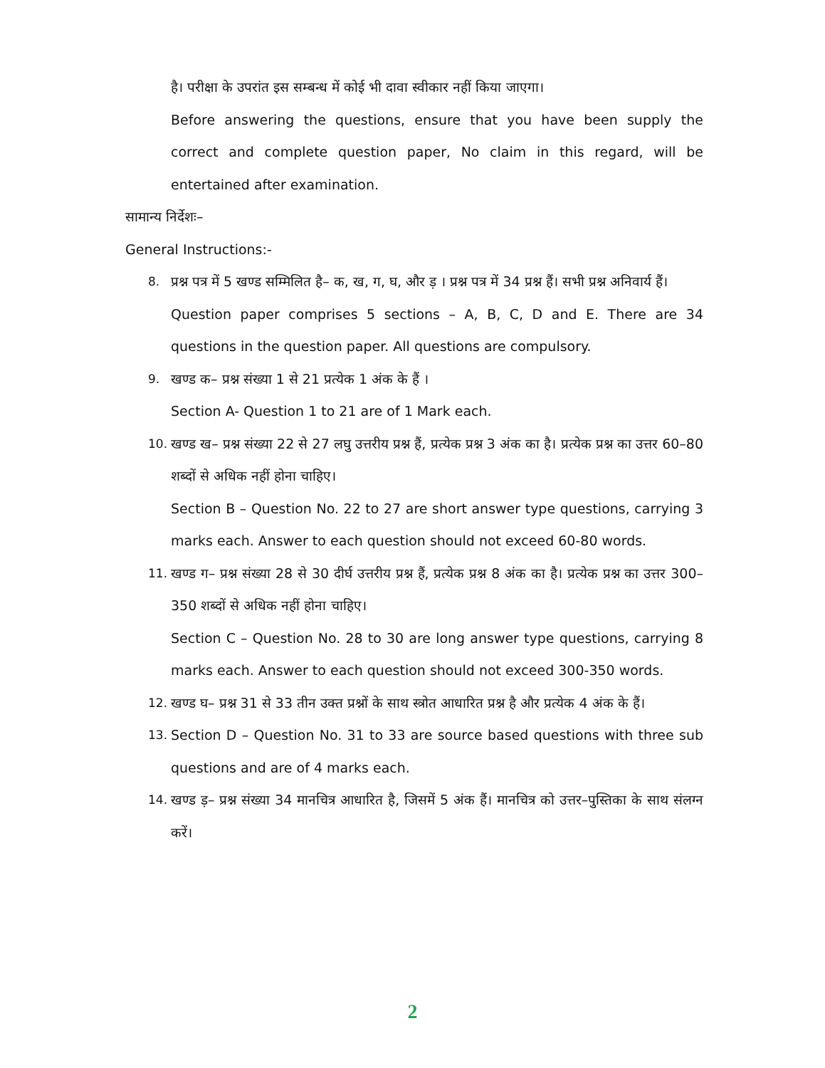है। परीक्षा के उपरांत इस सम्बन्ध में कोई भी दावा स्वीकार नहीं किया जाएगा।
Before answering the questions, ensure that you have been supply the correct and complete question paper, No claim in this regard, will be entertained after examination.
सामान्य निर्देशः–
General Instructions:-
8. प्रश्न पत्र में 5 खण्ड सम्मिलित है– क, ख, ग, घ, और ड़ । प्रश्न पत्र में 34 प्रश्न हैं। सभी प्रश्न अनिवार्य हैं।
Question paper comprises 5 sections – A, B, C, D and E. There are 34 questions in the question paper. All questions are compulsory.
9. खण्ड क– प्रश्न संख्या 1 से 21 प्रत्येक 1 अंक के हैं ।
Section A- Question 1 to 21 are of 1 Mark each.
10. खण्ड ख– प्रश्न संख्या 22 से 27 लघु उत्तरीय प्रश्न हैं, प्रत्येक प्रश्न 3 अंक का है। प्रत्येक प्रश्न का उत्तर 60–80 शब्दों से अधिक नहीं होना चाहिए।
Section B – Question No. 22 to 27 are short answer type questions, carrying 3 marks each. Answer to each question should not exceed 60-80 words.
11. खण्ड ग– प्रश्न संख्या 28 से 30 दीर्घ उत्तरीय प्रश्न हैं, प्रत्येक प्रश्न 8 अंक का है। प्रत्येक प्रश्न का उत्तर 300–350 शब्दों से अधिक नहीं होना चाहिए।
Section C – Question No. 28 to 30 are long answer type questions, carrying 8 marks each. Answer to each question should not exceed 300-350 words.
12. खण्ड घ– प्रश्न 31 से 33 तीन उक्त प्रश्नों के साथ स्त्रोत आधारित प्रश्न है और प्रत्येक 4 अंक के हैं।
13. Section D – Question No. 31 to 33 are source based questions with three sub questions and are of 4 marks each.
14. खण्ड ड़– प्रश्न संख्या 34 मानचित्र आधारित है, जिसमें 5 अंक हैं। मानचित्र को उत्तर–पुस्तिका के साथ संलग्न करें।
2